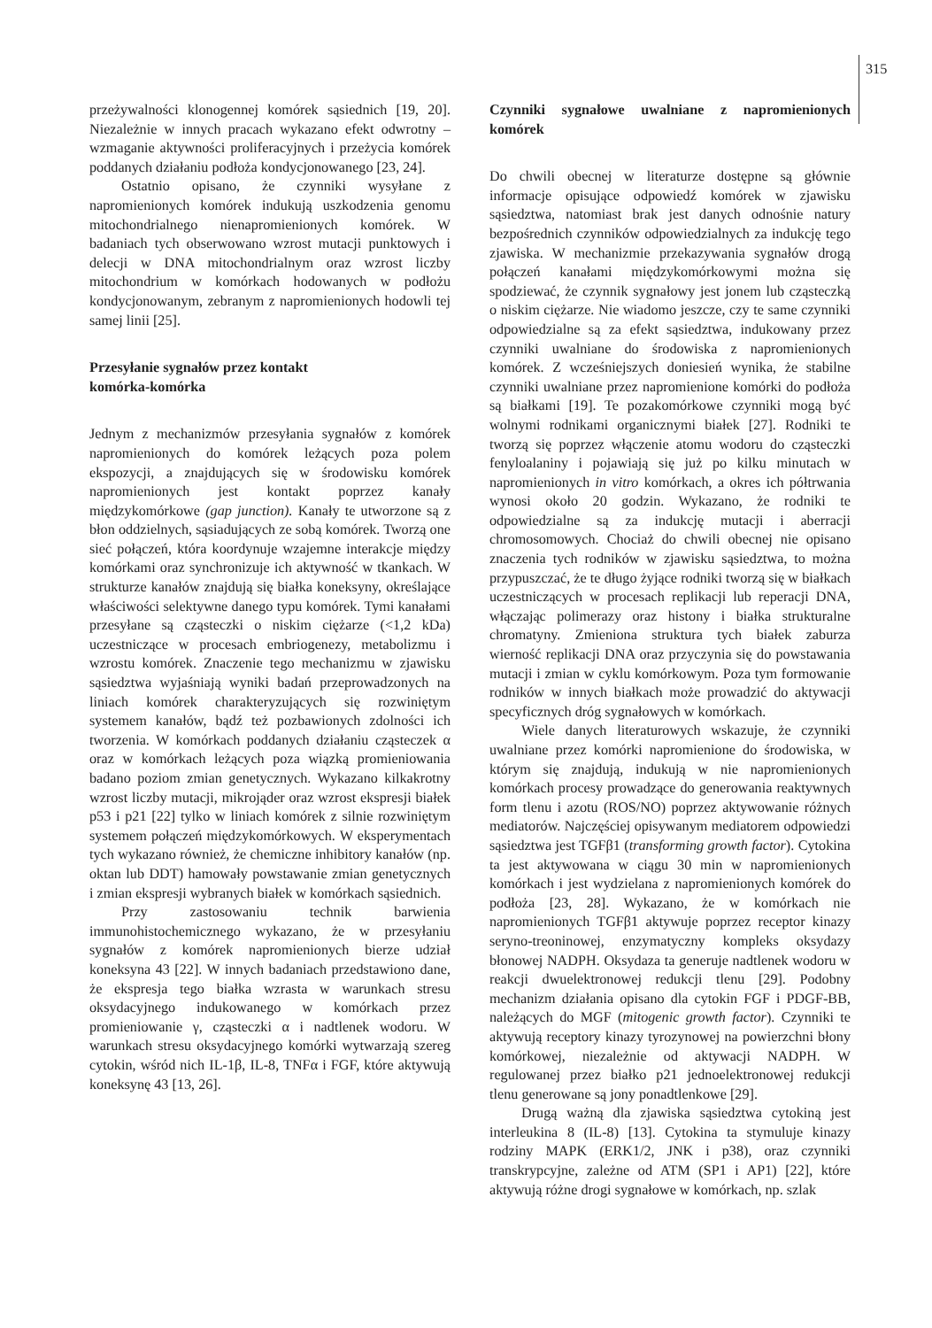315
przeżywalności klonogennej komórek sąsiednich [19, 20]. Niezależnie w innych pracach wykazano efekt odwrotny – wzmaganie aktywności proliferacyjnych i przeżycia komórek poddanych działaniu podłoża kondycjonowanego [23, 24].
Ostatnio opisano, że czynniki wysyłane z napromienionych komórek indukują uszkodzenia genomu mitochondrialnego nienapromienionych komórek. W badaniach tych obserwowano wzrost mutacji punktowych i delecji w DNA mitochondrialnym oraz wzrost liczby mitochondrium w komórkach hodowanych w podłożu kondycjonowanym, zebranym z napromienionych hodowli tej samej linii [25].
Przesyłanie sygnałów przez kontakt
komórka-komórka
Jednym z mechanizmów przesyłania sygnałów z komórek napromienionych do komórek leżących poza polem ekspozycji, a znajdujących się w środowisku komórek napromienionych jest kontakt poprzez kanały międzykomórkowe (gap junction). Kanały te utworzone są z błon oddzielnych, sąsiadujących ze sobą komórek. Tworzą one sieć połączeń, która koordynuje wzajemne interakcje między komórkami oraz synchronizuje ich aktywność w tkankach. W strukturze kanałów znajdują się białka koneksyny, określające właściwości selektywne danego typu komórek. Tymi kanałami przesyłane są cząsteczki o niskim ciężarze (<1,2 kDa) uczestniczące w procesach embriogenezy, metabolizmu i wzrostu komórek. Znaczenie tego mechanizmu w zjawisku sąsiedztwa wyjaśniają wyniki badań przeprowadzonych na liniach komórek charakteryzujących się rozwiniętym systemem kanałów, bądź też pozbawionych zdolności ich tworzenia. W komórkach poddanych działaniu cząsteczek α oraz w komórkach leżących poza wiązką promieniowania badano poziom zmian genetycznych. Wykazano kilkakrotny wzrost liczby mutacji, mikrojąder oraz wzrost ekspresji białek p53 i p21 [22] tylko w liniach komórek z silnie rozwiniętym systemem połączeń międzykomórkowych. W eksperymentach tych wykazano również, że chemiczne inhibitory kanałów (np. oktan lub DDT) hamowały powstawanie zmian genetycznych i zmian ekspresji wybranych białek w komórkach sąsiednich.
Przy zastosowaniu technik barwienia immunohistochemicznego wykazano, że w przesyłaniu sygnałów z komórek napromienionych bierze udział koneksyna 43 [22]. W innych badaniach przedstawiono dane, że ekspresja tego białka wzrasta w warunkach stresu oksydacyjnego indukowanego w komórkach przez promieniowanie γ, cząsteczki α i nadtlenek wodoru. W warunkach stresu oksydacyjnego komórki wytwarzają szereg cytokin, wśród nich IL-1β, IL-8, TNFα i FGF, które aktywują koneksynę 43 [13, 26].
Czynniki sygnałowe uwalniane z napromienionych komórek
Do chwili obecnej w literaturze dostępne są głównie informacje opisujące odpowiedź komórek w zjawisku sąsiedztwa, natomiast brak jest danych odnośnie natury bezpośrednich czynników odpowiedzialnych za indukcję tego zjawiska. W mechanizmie przekazywania sygnałów drogą połączeń kanałami międzykomórkowymi można się spodziewać, że czynnik sygnałowy jest jonem lub cząsteczką o niskim ciężarze. Nie wiadomo jeszcze, czy te same czynniki odpowiedzialne są za efekt sąsiedztwa, indukowany przez czynniki uwalniane do środowiska z napromienionych komórek. Z wcześniejszych doniesień wynika, że stabilne czynniki uwalniane przez napromienione komórki do podłoża są białkami [19]. Te pozakomórkowe czynniki mogą być wolnymi rodnikami organicznymi białek [27]. Rodniki te tworzą się poprzez włączenie atomu wodoru do cząsteczki fenyloalaniny i pojawiają się już po kilku minutach w napromienionych in vitro komórkach, a okres ich półtrwania wynosi około 20 godzin. Wykazano, że rodniki te odpowiedzialne są za indukcję mutacji i aberracji chromosomowych. Chociaż do chwili obecnej nie opisano znaczenia tych rodników w zjawisku sąsiedztwa, to można przypuszczać, że te długo żyjące rodniki tworzą się w białkach uczestniczących w procesach replikacji lub reperacji DNA, włączając polimerazy oraz histony i białka strukturalne chromatyny. Zmieniona struktura tych białek zaburza wierność replikacji DNA oraz przyczynia się do powstawania mutacji i zmian w cyklu komórkowym. Poza tym formowanie rodników w innych białkach może prowadzić do aktywacji specyficznych dróg sygnałowych w komórkach.
Wiele danych literaturowych wskazuje, że czynniki uwalniane przez komórki napromienione do środowiska, w którym się znajdują, indukują w nie napromienionych komórkach procesy prowadzące do generowania reaktywnych form tlenu i azotu (ROS/NO) poprzez aktywowanie różnych mediatorów. Najczęściej opisywanym mediatorem odpowiedzi sąsiedztwa jest TGFβ1 (transforming growth factor). Cytokina ta jest aktywowana w ciągu 30 min w napromienionych komórkach i jest wydzielana z napromienionych komórek do podłoża [23, 28]. Wykazano, że w komórkach nie napromienionych TGFβ1 aktywuje poprzez receptor kinazy seryno-treoninowej, enzymatyczny kompleks oksydazy błonowej NADPH. Oksydaza ta generuje nadtlenek wodoru w reakcji dwuelektronowej redukcji tlenu [29]. Podobny mechanizm działania opisano dla cytokin FGF i PDGF-BB, należących do MGF (mitogenic growth factor). Czynniki te aktywują receptory kinazy tyrozynowej na powierzchni błony komórkowej, niezależnie od aktywacji NADPH. W regulowanej przez białko p21 jednoelektronowej redukcji tlenu generowane są jony ponadtlenkowe [29].
Drugą ważną dla zjawiska sąsiedztwa cytokiną jest interleukina 8 (IL-8) [13]. Cytokina ta stymuluje kinazy rodziny MAPK (ERK1/2, JNK i p38), oraz czynniki transkrypcyjne, zależne od ATM (SP1 i AP1) [22], które aktywują różne drogi sygnałowe w komórkach, np. szlak